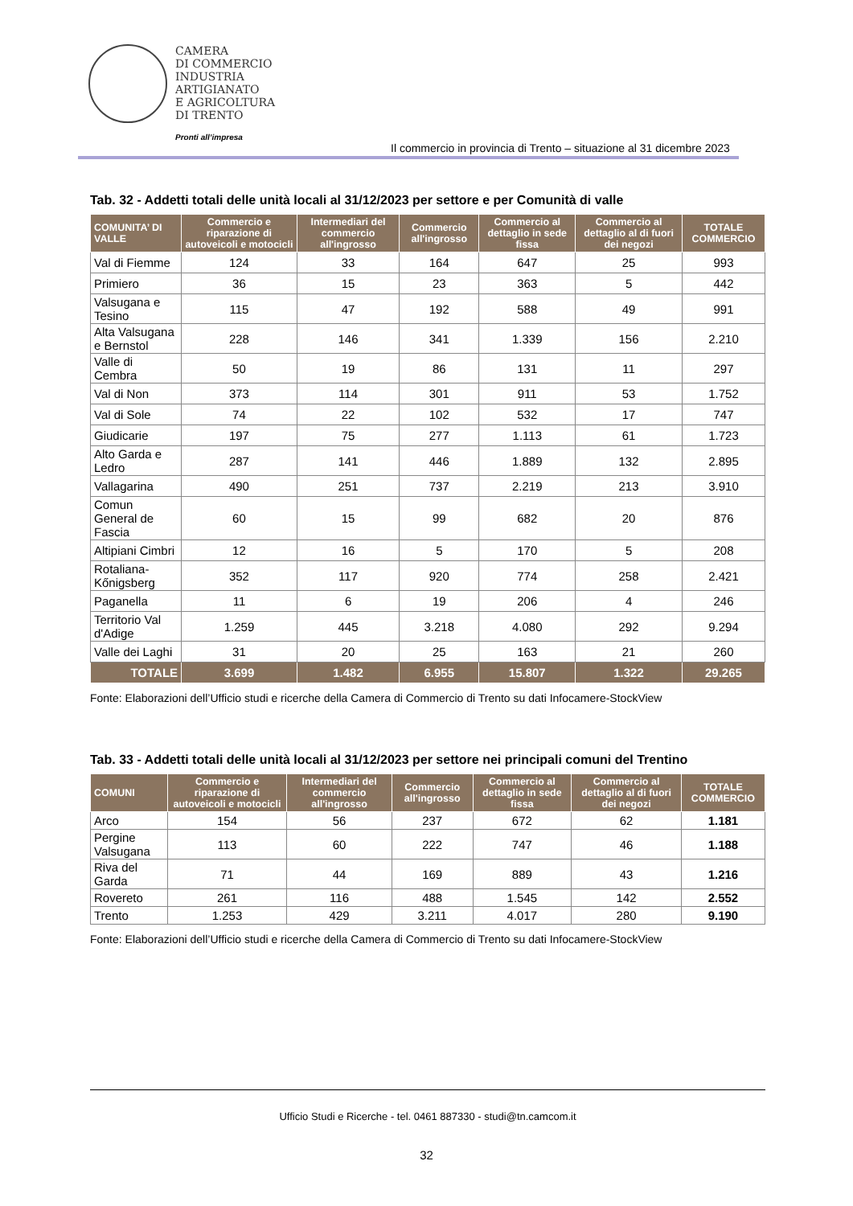CAMERA
DI COMMERCIO
INDUSTRIA
ARTIGIANATO
E AGRICOLTURA
DI TRENTO
Pronti all’impresa
Il commercio in provincia di Trento – situazione al 31 dicembre 2023
Tab. 32 - Addetti totali delle unità locali al 31/12/2023 per settore e per Comunità di valle
| COMUNITA’ DI VALLE | Commercio e riparazione di autoveicoli e motocicli | Intermediari del commercio all'ingrosso | Commercio all'ingrosso | Commercio al dettaglio in sede fissa | Commercio al dettaglio al di fuori dei negozi | TOTALE COMMERCIO |
| --- | --- | --- | --- | --- | --- | --- |
| Val di Fiemme | 124 | 33 | 164 | 647 | 25 | 993 |
| Primiero | 36 | 15 | 23 | 363 | 5 | 442 |
| Valsugana e Tesino | 115 | 47 | 192 | 588 | 49 | 991 |
| Alta Valsugana e Bernstol | 228 | 146 | 341 | 1.339 | 156 | 2.210 |
| Valle di Cembra | 50 | 19 | 86 | 131 | 11 | 297 |
| Val di Non | 373 | 114 | 301 | 911 | 53 | 1.752 |
| Val di Sole | 74 | 22 | 102 | 532 | 17 | 747 |
| Giudicarie | 197 | 75 | 277 | 1.113 | 61 | 1.723 |
| Alto Garda e Ledro | 287 | 141 | 446 | 1.889 | 132 | 2.895 |
| Vallagarina | 490 | 251 | 737 | 2.219 | 213 | 3.910 |
| Comun General de Fascia | 60 | 15 | 99 | 682 | 20 | 876 |
| Altipiani Cimbri | 12 | 16 | 5 | 170 | 5 | 208 |
| Rotaliana-Kőnigsberg | 352 | 117 | 920 | 774 | 258 | 2.421 |
| Paganella | 11 | 6 | 19 | 206 | 4 | 246 |
| Territorio Val d'Adige | 1.259 | 445 | 3.218 | 4.080 | 292 | 9.294 |
| Valle dei Laghi | 31 | 20 | 25 | 163 | 21 | 260 |
| TOTALE | 3.699 | 1.482 | 6.955 | 15.807 | 1.322 | 29.265 |
Fonte: Elaborazioni dell’Ufficio studi e ricerche della Camera di Commercio di Trento su dati Infocamere-StockView
Tab. 33 - Addetti totali delle unità locali al 31/12/2023 per settore nei principali comuni del Trentino
| COMUNI | Commercio e riparazione di autoveicoli e motocicli | Intermediari del commercio all'ingrosso | Commercio all'ingrosso | Commercio al dettaglio in sede fissa | Commercio al dettaglio al di fuori dei negozi | TOTALE COMMERCIO |
| --- | --- | --- | --- | --- | --- | --- |
| Arco | 154 | 56 | 237 | 672 | 62 | 1.181 |
| Pergine Valsugana | 113 | 60 | 222 | 747 | 46 | 1.188 |
| Riva del Garda | 71 | 44 | 169 | 889 | 43 | 1.216 |
| Rovereto | 261 | 116 | 488 | 1.545 | 142 | 2.552 |
| Trento | 1.253 | 429 | 3.211 | 4.017 | 280 | 9.190 |
Fonte: Elaborazioni dell’Ufficio studi e ricerche della Camera di Commercio di Trento su dati Infocamere-StockView
Ufficio Studi e Ricerche - tel. 0461 887330 - studi@tn.camcom.it
32